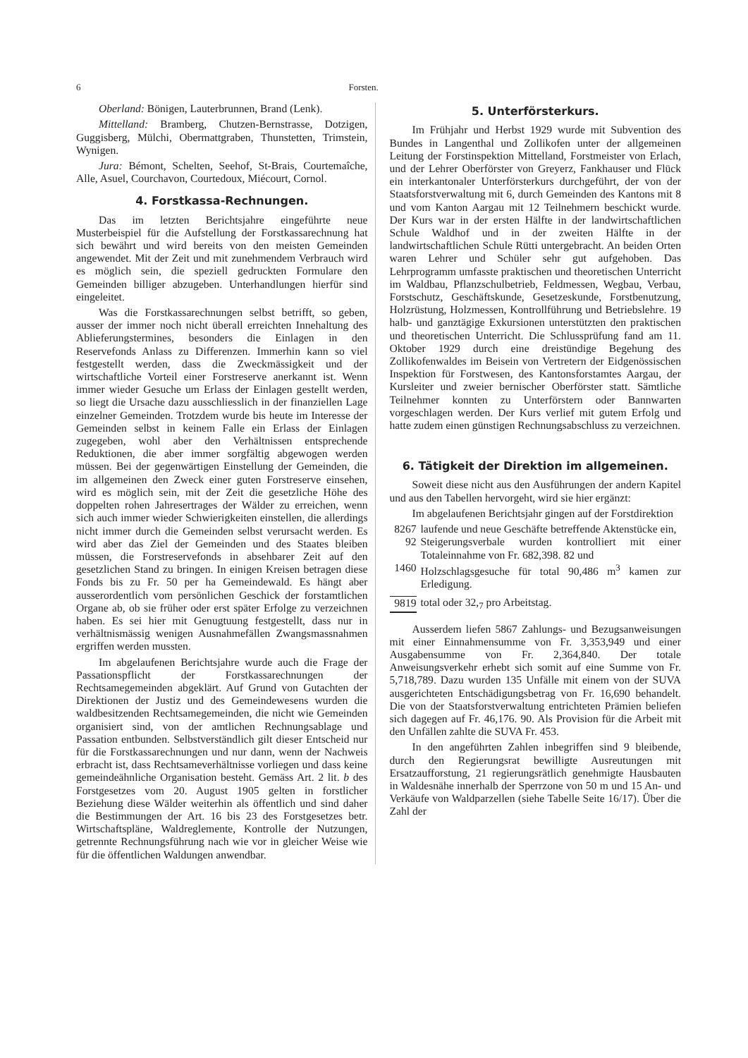6 Forsten.
Oberland: Bönigen, Lauterbrunnen, Brand (Lenk).
Mittelland: Bramberg, Chutzen-Bernstrasse, Dotzigen, Guggisberg, Mülchi, Obermattgraben, Thunstetten, Trimstein, Wynigen.
Jura: Bémont, Schelten, Seehof, St-Brais, Courtemaîche, Alle, Asuel, Courchavon, Courtedoux, Miécourt, Cornol.
4. Forstkassa-Rechnungen.
Das im letzten Berichtsjahre eingeführte neue Musterbeispiel für die Aufstellung der Forstkassarechnung hat sich bewährt und wird bereits von den meisten Gemeinden angewendet. Mit der Zeit und mit zunehmendem Verbrauch wird es möglich sein, die speziell gedruckten Formulare den Gemeinden billiger abzugeben. Unterhandlungen hierfür sind eingeleitet.
Was die Forstkassarechnungen selbst betrifft, so geben, ausser der immer noch nicht überall erreichten Innehaltung des Ablieferungstermines, besonders die Einlagen in den Reservefonds Anlass zu Differenzen. Immerhin kann so viel festgestellt werden, dass die Zweckmässigkeit und der wirtschaftliche Vorteil einer Forstreserve anerkannt ist. Wenn immer wieder Gesuche um Erlass der Einlagen gestellt werden, so liegt die Ursache dazu ausschliesslich in der finanziellen Lage einzelner Gemeinden. Trotzdem wurde bis heute im Interesse der Gemeinden selbst in keinem Falle ein Erlass der Einlagen zugegeben, wohl aber den Verhältnissen entsprechende Reduktionen, die aber immer sorgfältig abgewogen werden müssen. Bei der gegenwärtigen Einstellung der Gemeinden, die im allgemeinen den Zweck einer guten Forstreserve einsehen, wird es möglich sein, mit der Zeit die gesetzliche Höhe des doppelten rohen Jahresertrages der Wälder zu erreichen, wenn sich auch immer wieder Schwierigkeiten einstellen, die allerdings nicht immer durch die Gemeinden selbst verursacht werden. Es wird aber das Ziel der Gemeinden und des Staates bleiben müssen, die Forstreservefonds in absehbarer Zeit auf den gesetzlichen Stand zu bringen. In einigen Kreisen betragen diese Fonds bis zu Fr. 50 per ha Gemeindewald. Es hängt aber ausserordentlich vom persönlichen Geschick der forstamtlichen Organe ab, ob sie früher oder erst später Erfolge zu verzeichnen haben. Es sei hier mit Genugtuung festgestellt, dass nur in verhältnismässig wenigen Ausnahmefällen Zwangsmassnahmen ergriffen werden mussten.
Im abgelaufenen Berichtsjahre wurde auch die Frage der Passationspflicht der Forstkassarechnungen der Rechtsamegemeinden abgeklärt. Auf Grund von Gutachten der Direktionen der Justiz und des Gemeindewesens wurden die waldbesitzenden Rechtsamegemeinden, die nicht wie Gemeinden organisiert sind, von der amtlichen Rechnungsablage und Passation entbunden. Selbstverständlich gilt dieser Entscheid nur für die Forstkassarechnungen und nur dann, wenn der Nachweis erbracht ist, dass Rechtsameverhältnisse vorliegen und dass keine gemeindeähnliche Organisation besteht. Gemäss Art. 2 lit. b des Forstgesetzes vom 20. August 1905 gelten in forstlicher Beziehung diese Wälder weiterhin als öffentlich und sind daher die Bestimmungen der Art. 16 bis 23 des Forstgesetzes betr. Wirtschaftspläne, Waldreglemente, Kontrolle der Nutzungen, getrennte Rechnungsführung nach wie vor in gleicher Weise wie für die öffentlichen Waldungen anwendbar.
5. Unterförsterkurs.
Im Frühjahr und Herbst 1929 wurde mit Subvention des Bundes in Langenthal und Zollikofen unter der allgemeinen Leitung der Forstinspektion Mittelland, Forstmeister von Erlach, und der Lehrer Oberförster von Greyerz, Fankhauser und Flück ein interkantonaler Unterförsterkurs durchgeführt, der von der Staatsforstverwaltung mit 6, durch Gemeinden des Kantons mit 8 und vom Kanton Aargau mit 12 Teilnehmern beschickt wurde. Der Kurs war in der ersten Hälfte in der landwirtschaftlichen Schule Waldhof und in der zweiten Hälfte in der landwirtschaftlichen Schule Rütti untergebracht. An beiden Orten waren Lehrer und Schüler sehr gut aufgehoben. Das Lehrprogramm umfasste praktischen und theoretischen Unterricht im Waldbau, Pflanzschulbetrieb, Feldmessen, Wegbau, Verbau, Forstschutz, Geschäftskunde, Gesetzeskunde, Forstbenutzung, Holzrüstung, Holzmessen, Kontrollführung und Betriebslehre. 19 halb- und ganztägige Exkursionen unterstützten den praktischen und theoretischen Unterricht. Die Schlussprüfung fand am 11. Oktober 1929 durch eine dreistündige Begehung des Zollikofenwaldes im Beisein von Vertretern der Eidgenössischen Inspektion für Forstwesen, des Kantonsforstamtes Aargau, der Kursleiter und zweier bernischer Oberförster statt. Sämtliche Teilnehmer konnten zu Unterförstern oder Bannwarten vorgeschlagen werden. Der Kurs verlief mit gutem Erfolg und hatte zudem einen günstigen Rechnungsabschluss zu verzeichnen.
6. Tätigkeit der Direktion im allgemeinen.
Soweit diese nicht aus den Ausführungen der andern Kapitel und aus den Tabellen hervorgeht, wird sie hier ergänzt:
Im abgelaufenen Berichtsjahr gingen auf der Forstdirektion
8267 laufende und neue Geschäfte betreffende Aktenstücke ein,
92 Steigerungsverbale wurden kontrolliert mit einer Totaleinnahme von Fr. 682,398. 82 und
1460 Holzschlagsgesuche für total 90,486 m<sup>3</sup> kamen zur Erledigung.
9819 total oder 32,<sub>7</sub> pro Arbeitstag.
Ausserdem liefen 5867 Zahlungs- und Bezugsanweisungen mit einer Einnahmensumme von Fr. 3,353,949 und einer Ausgabensumme von Fr. 2,364,840. Der totale Anweisungsverkehr erhebt sich somit auf eine Summe von Fr. 5,718,789. Dazu wurden 135 Unfälle mit einem von der SUVA ausgerichteten Entschädigungsbetrag von Fr. 16,690 behandelt. Die von der Staatsforstverwaltung entrichteten Prämien beliefen sich dagegen auf Fr. 46,176. 90. Als Provision für die Arbeit mit den Unfällen zahlte die SUVA Fr. 453.
In den angeführten Zahlen inbegriffen sind 9 bleibende, durch den Regierungsrat bewilligte Ausreutungen mit Ersatzaufforstung, 21 regierungsrätlich genehmigte Hausbauten in Waldesnähe innerhalb der Sperrzone von 50 m und 15 An- und Verkäufe von Waldparzellen (siehe Tabelle Seite 16/17). Über die Zahl der